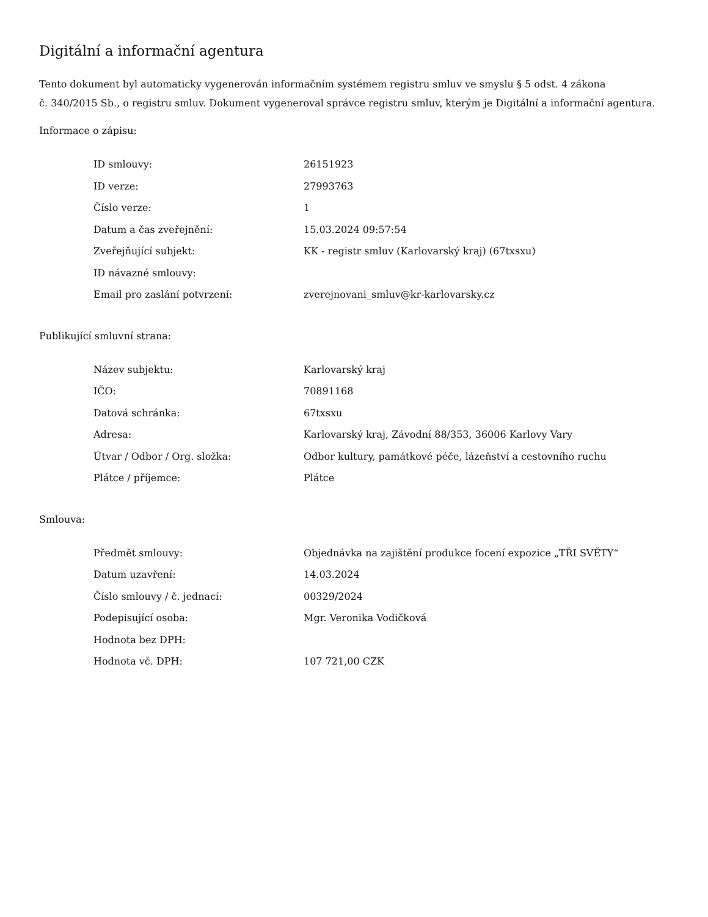Digitální a informační agentura
Tento dokument byl automaticky vygenerován informačním systémem registru smluv ve smyslu § 5 odst. 4 zákona
č. 340/2015 Sb., o registru smluv. Dokument vygeneroval správce registru smluv, kterým je Digitální a informační agentura.
Informace o zápisu:
| ID smlouvy: | 26151923 |
| ID verze: | 27993763 |
| Číslo verze: | 1 |
| Datum a čas zveřejnění: | 15.03.2024 09:57:54 |
| Zveřejňující subjekt: | KK - registr smluv (Karlovarský kraj) (67txsxu) |
| ID návazné smlouvy: | |
| Email pro zaslání potvrzení: | zverejnovani_smluv@kr-karlovarsky.cz |
Publikující smluvní strana:
| Název subjektu: | Karlovarský kraj |
| IČO: | 70891168 |
| Datová schránka: | 67txsxu |
| Adresa: | Karlovarský kraj, Závodní 88/353, 36006 Karlovy Vary |
| Útvar / Odbor / Org. složka: | Odbor kultury, památkové péče, lázeňství a cestovního ruchu |
| Plátce / příjemce: | Plátce |
Smlouva:
| Předmět smlouvy: | Objednávka na zajištění produkce focení expozice „TŘI SVĚTY“ |
| Datum uzavření: | 14.03.2024 |
| Číslo smlouvy / č. jednací: | 00329/2024 |
| Podepisující osoba: | Mgr. Veronika Vodičková |
| Hodnota bez DPH: | |
| Hodnota vč. DPH: | 107 721,00 CZK |